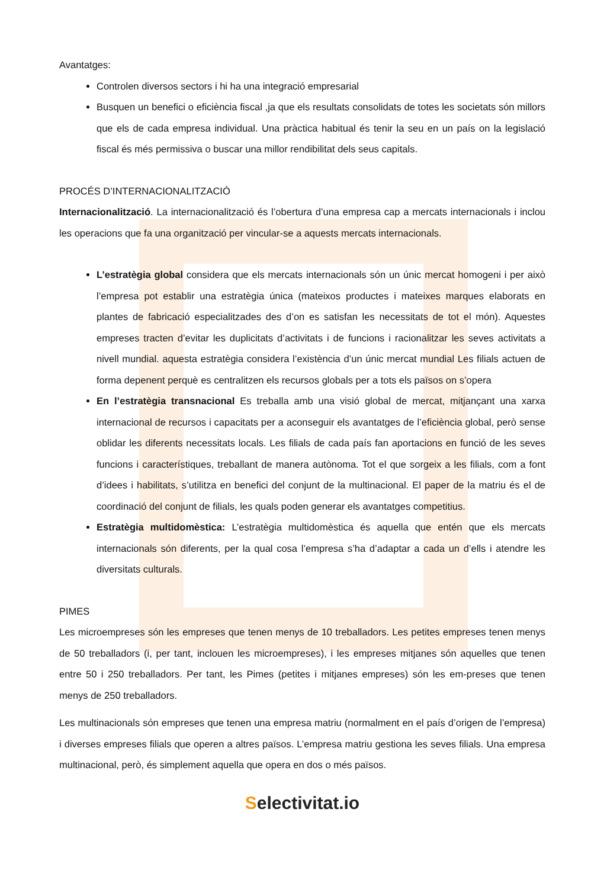Avantatges:
Controlen diversos sectors i hi ha una integració empresarial
Busquen un benefici o eficiència fiscal ,ja que els resultats consolidats de totes les societats són millors que els de cada empresa individual. Una pràctica habitual és tenir la seu en un país on la legislació fiscal és més permissiva o buscar una millor rendibilitat dels seus capitals.
PROCÉS D’INTERNACIONALITZACIÓ
Internacionalització. La internacionalització és l’obertura d’una empresa cap a mercats internacionals i inclou les operacions que fa una organització per vincular-se a aquests mercats internacionals.
L’estratègia global considera que els mercats internacionals són un únic mercat homogeni i per això l’empresa pot establir una estratègia única (mateixos productes i mateixes marques elaborats en plantes de fabricació especialitzades des d’on es satisfan les necessitats de tot el món). Aquestes empreses tracten d’evitar les duplicitats d’activitats i de funcions i racionalitzar les seves activitats a nivell mundial. aquesta estratègia considera l’existència d’un únic mercat mundial Les filials actuen de forma depenent perquè es centralitzen els recursos globals per a tots els països on s’opera
En l’estratègia transnacional Es treballa amb una visió global de mercat, mitjançant una xarxa internacional de recursos i capacitats per a aconseguir els avantatges de l’eficiència global, però sense oblidar les diferents necessitats locals. Les filials de cada país fan aportacions en funció de les seves funcions i característiques, treballant de manera autònoma. Tot el que sorgeix a les filials, com a font d’idees i habilitats, s’utilitza en benefici del conjunt de la multinacional. El paper de la matriu és el de coordinació del conjunt de filials, les quals poden generar els avantatges competitius.
Estratègia multidomèstica: L’estratègia multidomèstica és aquella que entén que els mercats internacionals són diferents, per la qual cosa l’empresa s’ha d’adaptar a cada un d’ells i atendre les diversitats culturals.
PIMES
Les microempreses són les empreses que tenen menys de 10 treballadors. Les petites empreses tenen menys de 50 treballadors (i, per tant, inclouen les microempreses), i les empreses mitjanes són aquelles que tenen entre 50 i 250 treballadors. Per tant, les Pimes (petites i mitjanes empreses) són les em-preses que tenen menys de 250 treballadors.
Les multinacionals són empreses que tenen una empresa matriu (normalment en el país d’origen de l’empresa) i diverses empreses filials que operen a altres països. L’empresa matriu gestiona les seves filials. Una empresa multinacional, però, és simplement aquella que opera en dos o més països.
Selectivitat.io